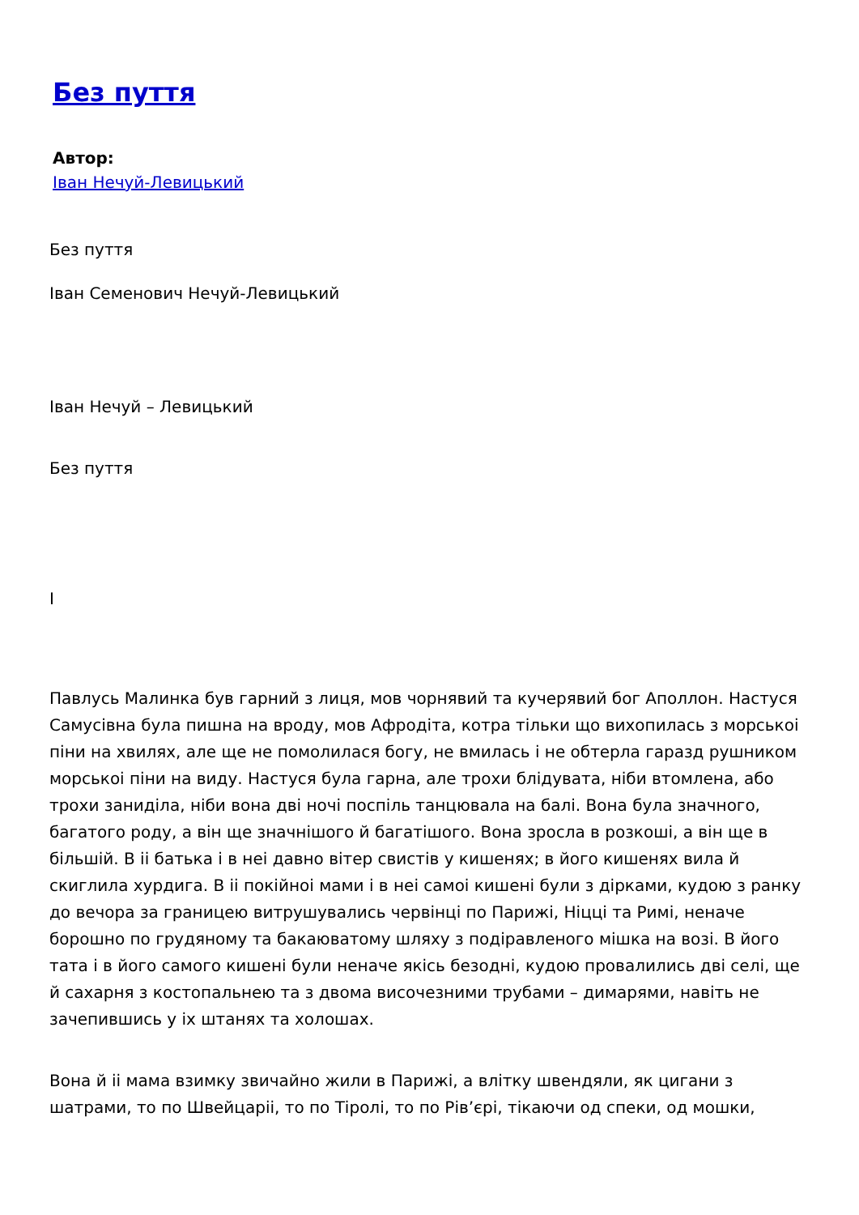Без пуття
Автор:
Іван Нечуй-Левицький
Без пуття
Іван Семенович Нечуй-Левицький
Іван Нечуй – Левицький
Без пуття
I
Павлусь Малинка був гарний з лиця, мов чорнявий та кучерявий бог Аполлон. Настуся Самусівна була пишна на вроду, мов Афродіта, котра тільки що вихопилась з морськоі піни на хвилях, але ще не помолилася богу, не вмилась і не обтерла гаразд рушником морськоі піни на виду. Настуся була гарна, але трохи блідувата, ніби втомлена, або трохи заниділа, ніби вона дві ночі поспіль танцювала на балі. Вона була значного, багатого роду, а він ще значнішого й багатішого. Вона зросла в розкоші, а він ще в більшій. В іі батька і в неі давно вітер свистів у кишенях; в його кишенях вила й скиглила хурдига. В іі покійноі мами і в неі самоі кишені були з дірками, кудою з ранку до вечора за границею витрушувались червінці по Парижі, Ніцці та Римі, неначе борошно по грудяному та бакаюватому шляху з подіравленого мішка на возі. В його тата і в його самого кишені були неначе якісь безодні, кудою провалились дві селі, ще й сахарня з костопальнею та з двома височезними трубами – димарями, навіть не зачепившись у іх штанях та холошах.
Вона й іі мама взимку звичайно жили в Парижі, а влітку швендяли, як цигани з шатрами, то по Швейцаріі, то по Тіролі, то по Рів’єрі, тікаючи од спеки, од мошки,